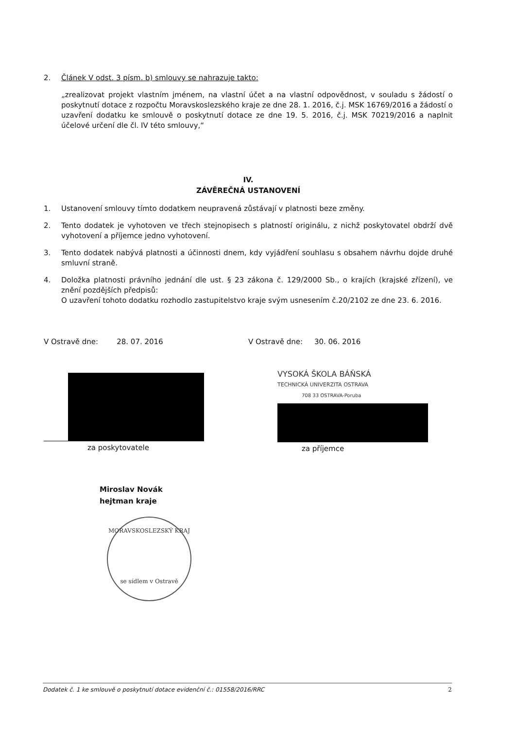2. Článek V odst. 3 písm. b) smlouvy se nahrazuje takto:
„zrealizovat projekt vlastním jménem, na vlastní účet a na vlastní odpovědnost, v souladu s žádostí o poskytnutí dotace z rozpočtu Moravskoslezského kraje ze dne 28. 1. 2016, č.j. MSK 16769/2016 a žádostí o uzavření dodatku ke smlouvě o poskytnutí dotace ze dne 19. 5. 2016, č.j. MSK 70219/2016 a naplnit účelové určení dle čl. IV této smlouvy,“
IV.
ZÁVĚREČNÁ USTANOVENÍ
1. Ustanovení smlouvy tímto dodatkem neupravená zůstávají v platnosti beze změny.
2. Tento dodatek je vyhotoven ve třech stejnopisech s platností originálu, z nichž poskytovatel obdrží dvě vyhotovení a příjemce jedno vyhotovení.
3. Tento dodatek nabývá platnosti a účinnosti dnem, kdy vyjádření souhlasu s obsahem návrhu dojde druhé smluvní straně.
4. Doložka platnosti právního jednání dle ust. § 23 zákona č. 129/2000 Sb., o krajích (krajské zřízení), ve znění pozdějších předpisů:
O uzavření tohoto dodatku rozhodlo zastupitelstvo kraje svým usnesením č.20/2102 ze dne 23. 6. 2016.
V Ostravě dne: 28. 07. 2016
za poskytovatele
Miroslav Novák
hejtman kraje
MORAVSKOSLEZSKÝ KRAJ
se sídlem v Ostravě
V Ostravě dne: 30. 06. 2016
VYSOKÁ ŠKOLA BÁŇSKÁ
TECHNICKÁ UNIVERZITA OSTRAVA
708 33 OSTRAVA-Poruba
za příjemce
Dodatek č. 1 ke smlouvě o poskytnutí dotace evidenční č.: 01558/2016/RRC 2